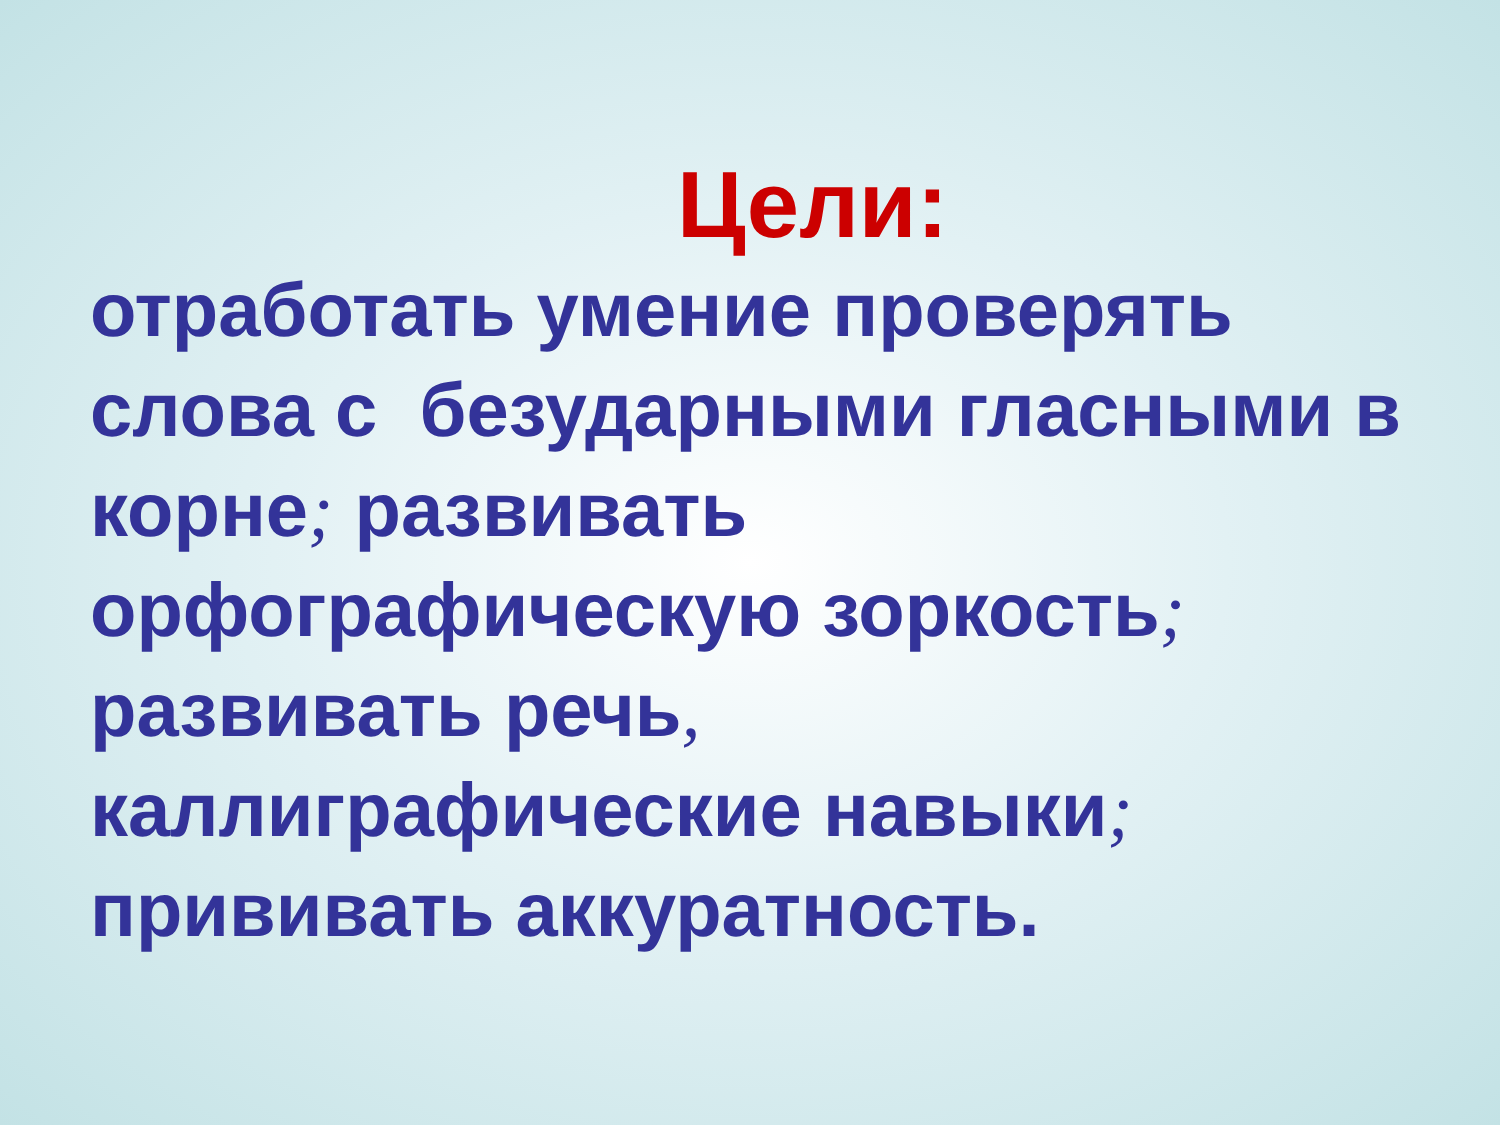Цели:
отработать умение проверять слова с безударными гласными в корне; развивать орфографическую зоркость; развивать речь, каллиграфические навыки; прививать аккуратность.